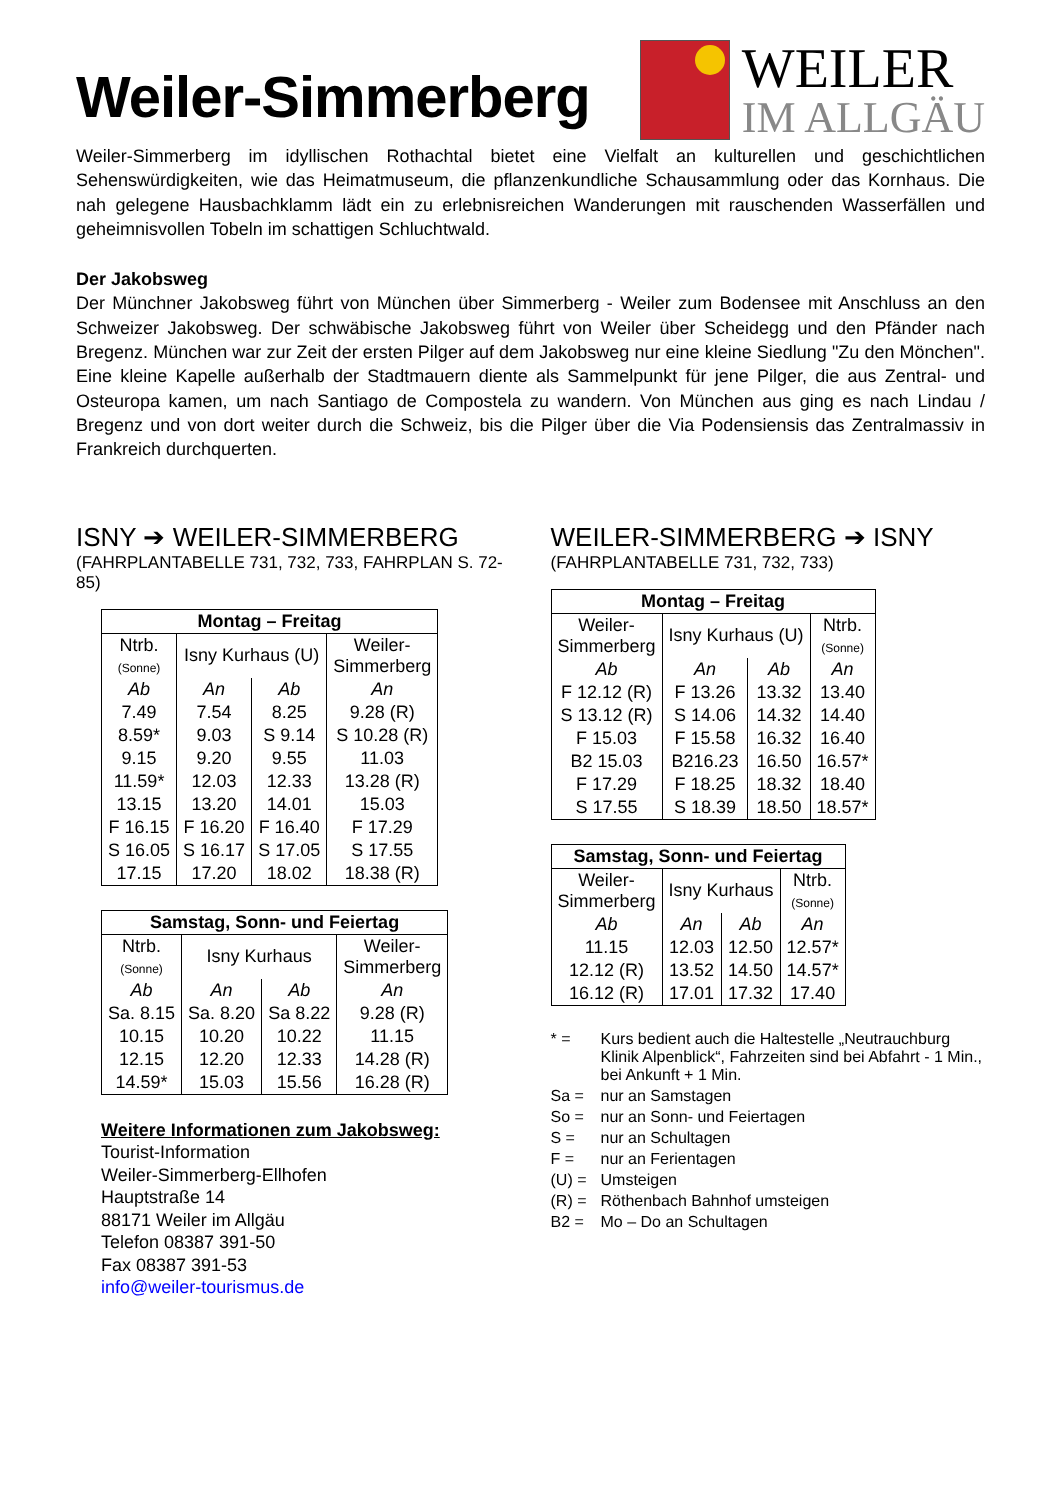Weiler-Simmerberg
WEILER
IM ALLGÄU
Weiler-Simmerberg im idyllischen Rothachtal bietet eine Vielfalt an kulturellen und geschichtlichen Sehenswürdigkeiten, wie das Heimatmuseum, die pflanzenkundliche Schausammlung oder das Kornhaus. Die nah gelegene Hausbachklamm lädt ein zu erlebnisreichen Wanderungen mit rauschenden Wasserfällen und geheimnisvollen Tobeln im schattigen Schluchtwald.
Der Jakobsweg
Der Münchner Jakobsweg führt von München über Simmerberg - Weiler zum Bodensee mit Anschluss an den Schweizer Jakobsweg. Der schwäbische Jakobsweg führt von Weiler über Scheidegg und den Pfänder nach Bregenz. München war zur Zeit der ersten Pilger auf dem Jakobsweg nur eine kleine Siedlung "Zu den Mönchen". Eine kleine Kapelle außerhalb der Stadtmauern diente als Sammelpunkt für jene Pilger, die aus Zentral- und Osteuropa kamen, um nach Santiago de Compostela zu wandern. Von München aus ging es nach Lindau / Bregenz und von dort weiter durch die Schweiz, bis die Pilger über die Via Podensiensis das Zentralmassiv in Frankreich durchquerten.
ISNY ➔ WEILER-SIMMERBERG
(FAHRPLANTABELLE 731, 732, 733, FAHRPLAN S. 72-85)
| Montag – Freitag | | | |
| --- | --- | --- | --- |
| Ntrb. (Sonne) | Isny Kurhaus (U) | | Weiler- Simmerberg |
| Ab | An | Ab | An |
| 7.49 | 7.54 | 8.25 | 9.28 (R) |
| 8.59* | 9.03 | S 9.14 | S 10.28 (R) |
| 9.15 | 9.20 | 9.55 | 11.03 |
| 11.59* | 12.03 | 12.33 | 13.28 (R) |
| 13.15 | 13.20 | 14.01 | 15.03 |
| F 16.15 | F 16.20 | F 16.40 | F 17.29 |
| S 16.05 | S 16.17 | S 17.05 | S 17.55 |
| 17.15 | 17.20 | 18.02 | 18.38 (R) |
| Samstag, Sonn- und Feiertag | | | |
| --- | --- | --- | --- |
| Ntrb. (Sonne) | Isny Kurhaus | | Weiler- Simmerberg |
| Ab | An | Ab | An |
| Sa. 8.15 | Sa. 8.20 | Sa 8.22 | 9.28 (R) |
| 10.15 | 10.20 | 10.22 | 11.15 |
| 12.15 | 12.20 | 12.33 | 14.28 (R) |
| 14.59* | 15.03 | 15.56 | 16.28 (R) |
Weitere Informationen zum Jakobsweg:
Tourist-Information
Weiler-Simmerberg-Ellhofen
Hauptstraße 14
88171 Weiler im Allgäu
Telefon 08387 391-50
Fax 08387 391-53
info@weiler-tourismus.de
WEILER-SIMMERBERG ➔ ISNY
(FAHRPLANTABELLE 731, 732, 733)
| Montag – Freitag | | | |
| --- | --- | --- | --- |
| Weiler- Simmerberg | Isny Kurhaus (U) | | Ntrb. (Sonne) |
| Ab | An | Ab | An |
| F 12.12 (R) | F 13.26 | 13.32 | 13.40 |
| S 13.12 (R) | S 14.06 | 14.32 | 14.40 |
| F 15.03 | F 15.58 | 16.32 | 16.40 |
| B2 15.03 | B216.23 | 16.50 | 16.57* |
| F 17.29 | F 18.25 | 18.32 | 18.40 |
| S 17.55 | S 18.39 | 18.50 | 18.57* |
| Samstag, Sonn- und Feiertag | | | |
| --- | --- | --- | --- |
| Weiler- Simmerberg | Isny Kurhaus | | Ntrb. (Sonne) |
| Ab | An | Ab | An |
| 11.15 | 12.03 | 12.50 | 12.57* |
| 12.12 (R) | 13.52 | 14.50 | 14.57* |
| 16.12 (R) | 17.01 | 17.32 | 17.40 |
* = Kurs bedient auch die Haltestelle „Neutrauchburg Klinik Alpenblick“, Fahrzeiten sind bei Abfahrt - 1 Min., bei Ankunft + 1 Min.
Sa = nur an Samstagen
So = nur an Sonn- und Feiertagen
S = nur an Schultagen
F = nur an Ferientagen
(U) = Umsteigen
(R) = Röthenbach Bahnhof umsteigen
B2 = Mo – Do an Schultagen